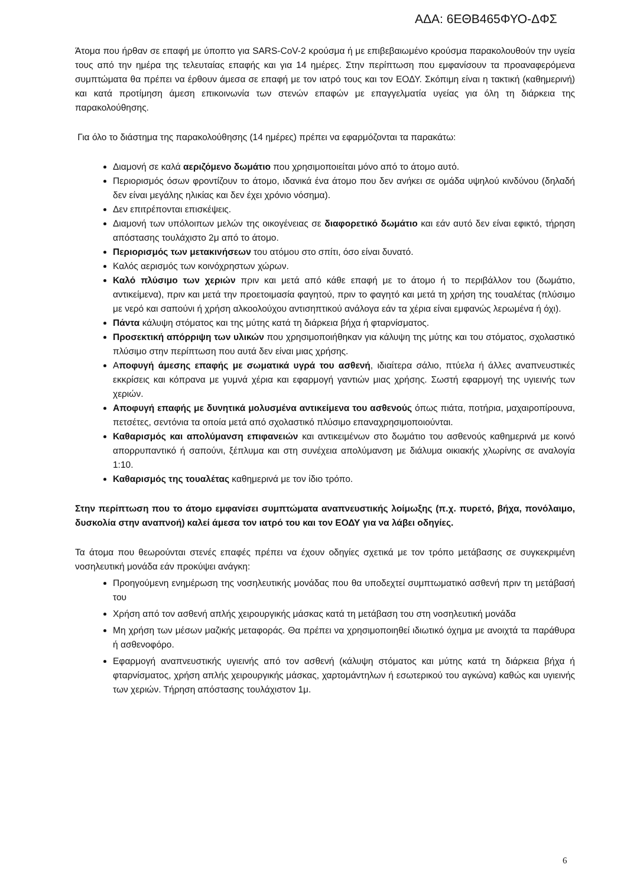ΑΔΑ: 6ΕΘΒ465ΦΥΟ-ΔΦΣ
Άτομα που ήρθαν σε επαφή με ύποπτο για SARS-CoV-2 κρούσμα ή με επιβεβαιωμένο κρούσμα παρακολουθούν την υγεία τους από την ημέρα της τελευταίας επαφής και για 14 ημέρες. Στην περίπτωση που εμφανίσουν τα προαναφερόμενα συμπτώματα θα πρέπει να έρθουν άμεσα σε επαφή με τον ιατρό τους και τον ΕΟΔΥ. Σκόπιμη είναι η τακτική (καθημερινή) και κατά προτίμηση άμεση επικοινωνία των στενών επαφών με επαγγελματία υγείας για όλη τη διάρκεια της παρακολούθησης.
Για όλο το διάστημα της παρακολούθησης (14 ημέρες) πρέπει να εφαρμόζονται τα παρακάτω:
Διαμονή σε καλά αεριζόμενο δωμάτιο που χρησιμοποιείται μόνο από το άτομο αυτό.
Περιορισμός όσων φροντίζουν το άτομο, ιδανικά ένα άτομο που δεν ανήκει σε ομάδα υψηλού κινδύνου (δηλαδή δεν είναι μεγάλης ηλικίας και δεν έχει χρόνιο νόσημα).
Δεν επιτρέπονται επισκέψεις.
Διαμονή των υπόλοιπων μελών της οικογένειας σε διαφορετικό δωμάτιο και εάν αυτό δεν είναι εφικτό, τήρηση απόστασης τουλάχιστο 2μ από το άτομο.
Περιορισμός των μετακινήσεων του ατόμου στο σπίτι, όσο είναι δυνατό.
Καλός αερισμός των κοινόχρηστων χώρων.
Καλό πλύσιμο των χεριών πριν και μετά από κάθε επαφή με το άτομο ή το περιβάλλον του (δωμάτιο, αντικείμενα), πριν και μετά την προετοιμασία φαγητού, πριν το φαγητό και μετά τη χρήση της τουαλέτας (πλύσιμο με νερό και σαπούνι ή χρήση αλκοολούχου αντισηπτικού ανάλογα εάν τα χέρια είναι εμφανώς λερωμένα ή όχι).
Πάντα κάλυψη στόματος και της μύτης κατά τη διάρκεια βήχα ή φταρνίσματος.
Προσεκτική απόρριψη των υλικών που χρησιμοποιήθηκαν για κάλυψη της μύτης και του στόματος, σχολαστικό πλύσιμο στην περίπτωση που αυτά δεν είναι μιας χρήσης.
Αποφυγή άμεσης επαφής με σωματικά υγρά του ασθενή, ιδιαίτερα σάλιο, πτύελα ή άλλες αναπνευστικές εκκρίσεις και κόπρανα με γυμνά χέρια και εφαρμογή γαντιών μιας χρήσης. Σωστή εφαρμογή της υγιεινής των χεριών.
Αποφυγή επαφής με δυνητικά μολυσμένα αντικείμενα του ασθενούς όπως πιάτα, ποτήρια, μαχαιροπίρουνα, πετσέτες, σεντόνια τα οποία μετά από σχολαστικό πλύσιμο επαναχρησιμοποιούνται.
Καθαρισμός και απολύμανση επιφανειών και αντικειμένων στο δωμάτιο του ασθενούς καθημερινά με κοινό απορρυπαντικό ή σαπούνι, ξέπλυμα και στη συνέχεια απολύμανση με διάλυμα οικιακής χλωρίνης σε αναλογία 1:10.
Καθαρισμός της τουαλέτας καθημερινά με τον ίδιο τρόπο.
Στην περίπτωση που το άτομο εμφανίσει συμπτώματα αναπνευστικής λοίμωξης (π.χ. πυρετό, βήχα, πονόλαιμο, δυσκολία στην αναπνοή) καλεί άμεσα τον ιατρό του και τον ΕΟΔΥ για να λάβει οδηγίες.
Τα άτομα που θεωρούνται στενές επαφές πρέπει να έχουν οδηγίες σχετικά με τον τρόπο μετάβασης σε συγκεκριμένη νοσηλευτική μονάδα εάν προκύψει ανάγκη:
Προηγούμενη ενημέρωση της νοσηλευτικής μονάδας που θα υποδεχτεί συμπτωματικό ασθενή πριν τη μετάβασή του
Χρήση από τον ασθενή απλής χειρουργικής μάσκας κατά τη μετάβαση του στη νοσηλευτική μονάδα
Μη χρήση των μέσων μαζικής μεταφοράς. Θα πρέπει να χρησιμοποιηθεί ιδιωτικό όχημα με ανοιχτά τα παράθυρα ή ασθενοφόρο.
Εφαρμογή αναπνευστικής υγιεινής από τον ασθενή (κάλυψη στόματος και μύτης κατά τη διάρκεια βήχα ή φταρνίσματος, χρήση απλής χειρουργικής μάσκας, χαρτομάντηλων ή εσωτερικού του αγκώνα) καθώς και υγιεινής των χεριών. Τήρηση απόστασης τουλάχιστον 1μ.
6